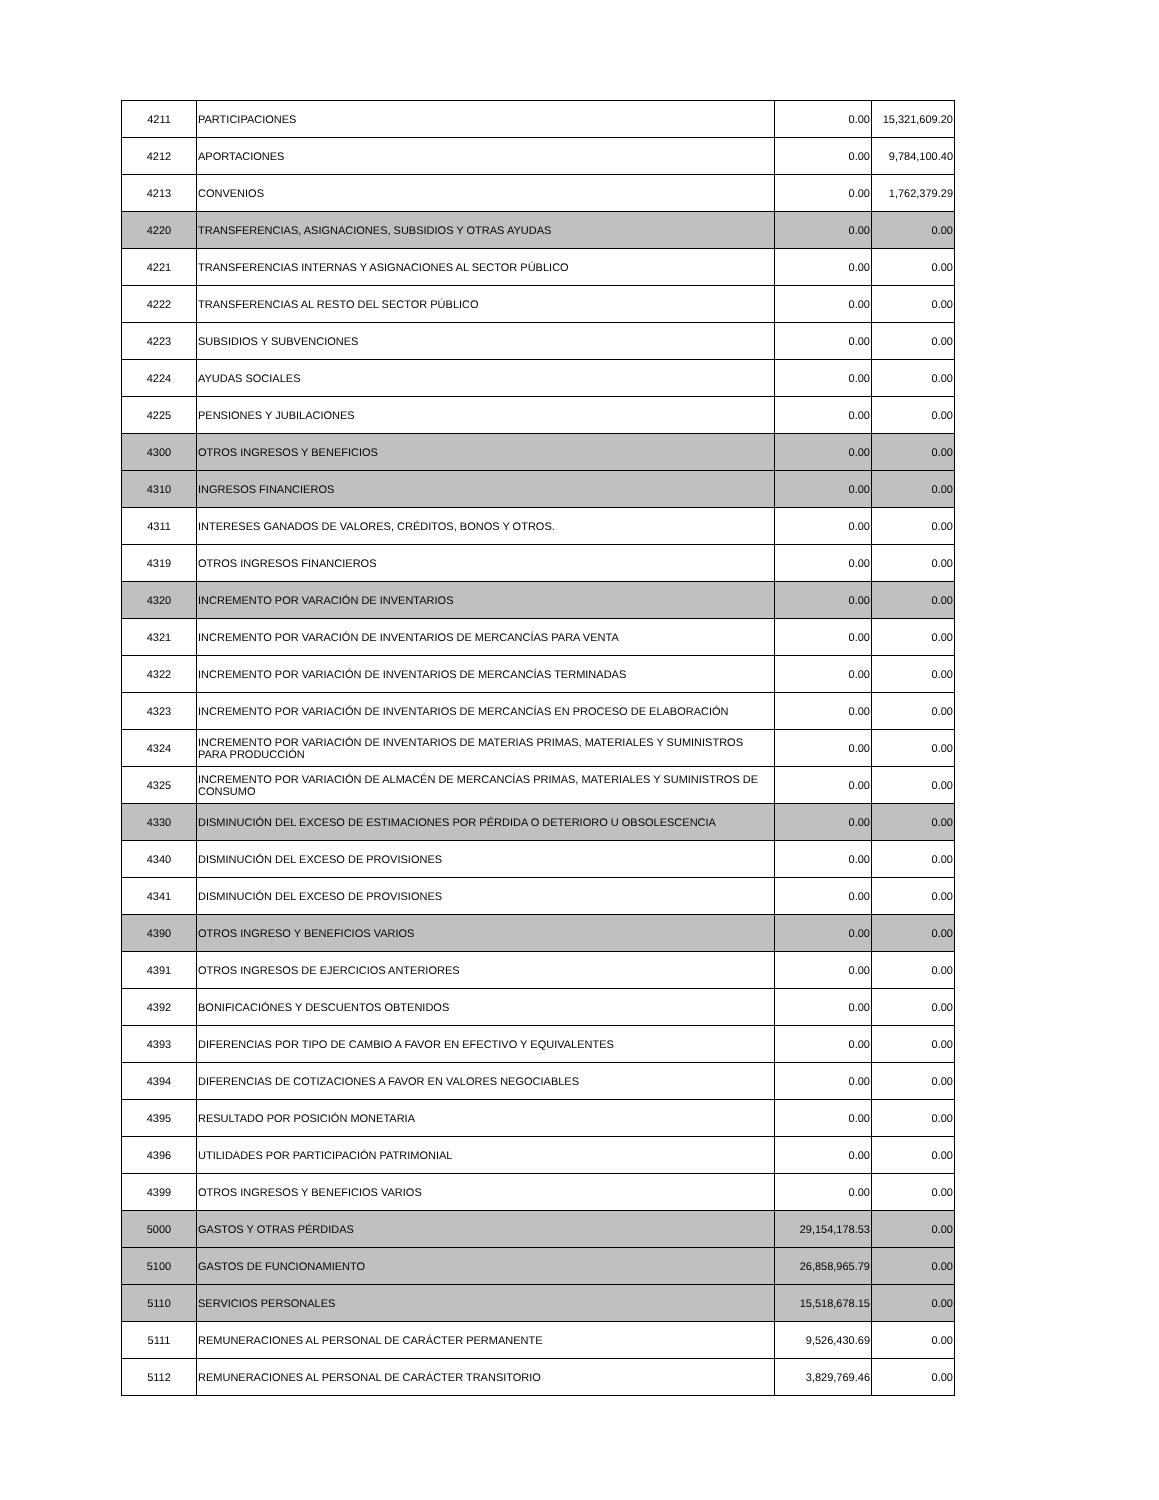| 4211 | PARTICIPACIONES | 0.00 | 15,321,609.20 |
| 4212 | APORTACIONES | 0.00 | 9,784,100.40 |
| 4213 | CONVENIOS | 0.00 | 1,762,379.29 |
| 4220 | TRANSFERENCIAS, ASIGNACIONES, SUBSIDIOS Y OTRAS AYUDAS | 0.00 | 0.00 |
| 4221 | TRANSFERENCIAS INTERNAS Y ASIGNACIONES AL SECTOR PÚBLICO | 0.00 | 0.00 |
| 4222 | TRANSFERENCIAS AL RESTO DEL SECTOR PÚBLICO | 0.00 | 0.00 |
| 4223 | SUBSIDIOS Y SUBVENCIONES | 0.00 | 0.00 |
| 4224 | AYUDAS SOCIALES | 0.00 | 0.00 |
| 4225 | PENSIONES Y JUBILACIONES | 0.00 | 0.00 |
| 4300 | OTROS INGRESOS Y BENEFICIOS | 0.00 | 0.00 |
| 4310 | INGRESOS FINANCIEROS | 0.00 | 0.00 |
| 4311 | INTERESES GANADOS DE VALORES, CRÉDITOS, BONOS Y OTROS. | 0.00 | 0.00 |
| 4319 | OTROS INGRESOS FINANCIEROS | 0.00 | 0.00 |
| 4320 | INCREMENTO POR VARACIÓN DE INVENTARIOS | 0.00 | 0.00 |
| 4321 | INCREMENTO POR VARACIÓN DE INVENTARIOS DE MERCANCÍAS PARA VENTA | 0.00 | 0.00 |
| 4322 | INCREMENTO POR VARIACIÓN DE INVENTARIOS DE MERCANCÍAS TERMINADAS | 0.00 | 0.00 |
| 4323 | INCREMENTO POR VARIACIÓN DE INVENTARIOS DE MERCANCÍAS EN PROCESO DE ELABORACIÓN | 0.00 | 0.00 |
| 4324 | INCREMENTO POR VARIACIÓN DE INVENTARIOS DE MATERIAS PRIMAS, MATERIALES Y SUMINISTROS PARA PRODUCCIÓN | 0.00 | 0.00 |
| 4325 | INCREMENTO POR VARIACIÓN DE ALMACÉN DE MERCANCÍAS PRIMAS, MATERIALES Y SUMINISTROS DE CONSUMO | 0.00 | 0.00 |
| 4330 | DISMINUCIÓN DEL EXCESO DE ESTIMACIONES POR PÉRDIDA O DETERIORO U OBSOLESCENCIA | 0.00 | 0.00 |
| 4340 | DISMINUCIÓN DEL EXCESO DE PROVISIONES | 0.00 | 0.00 |
| 4341 | DISMINUCIÓN DEL EXCESO DE PROVISIONES | 0.00 | 0.00 |
| 4390 | OTROS INGRESO Y BENEFICIOS VARIOS | 0.00 | 0.00 |
| 4391 | OTROS INGRESOS DE EJERCICIOS ANTERIORES | 0.00 | 0.00 |
| 4392 | BONIFICACIÓNES Y DESCUENTOS OBTENIDOS | 0.00 | 0.00 |
| 4393 | DIFERENCIAS POR TIPO DE CAMBIO A FAVOR EN EFECTIVO Y EQUIVALENTES | 0.00 | 0.00 |
| 4394 | DIFERENCIAS DE COTIZACIONES A FAVOR EN VALORES NEGOCIABLES | 0.00 | 0.00 |
| 4395 | RESULTADO POR POSICIÓN MONETARIA | 0.00 | 0.00 |
| 4396 | UTILIDADES POR PARTICIPACIÓN PATRIMONIAL | 0.00 | 0.00 |
| 4399 | OTROS INGRESOS Y BENEFICIOS VARIOS | 0.00 | 0.00 |
| 5000 | GASTOS Y OTRAS PÉRDIDAS | 29,154,178.53 | 0.00 |
| 5100 | GASTOS DE FUNCIONAMIENTO | 26,858,965.79 | 0.00 |
| 5110 | SERVICIOS PERSONALES | 15,518,678.15 | 0.00 |
| 5111 | REMUNERACIONES AL PERSONAL DE CARÁCTER PERMANENTE | 9,526,430.69 | 0.00 |
| 5112 | REMUNERACIONES AL PERSONAL DE CARÁCTER TRANSITORIO | 3,829,769.46 | 0.00 |